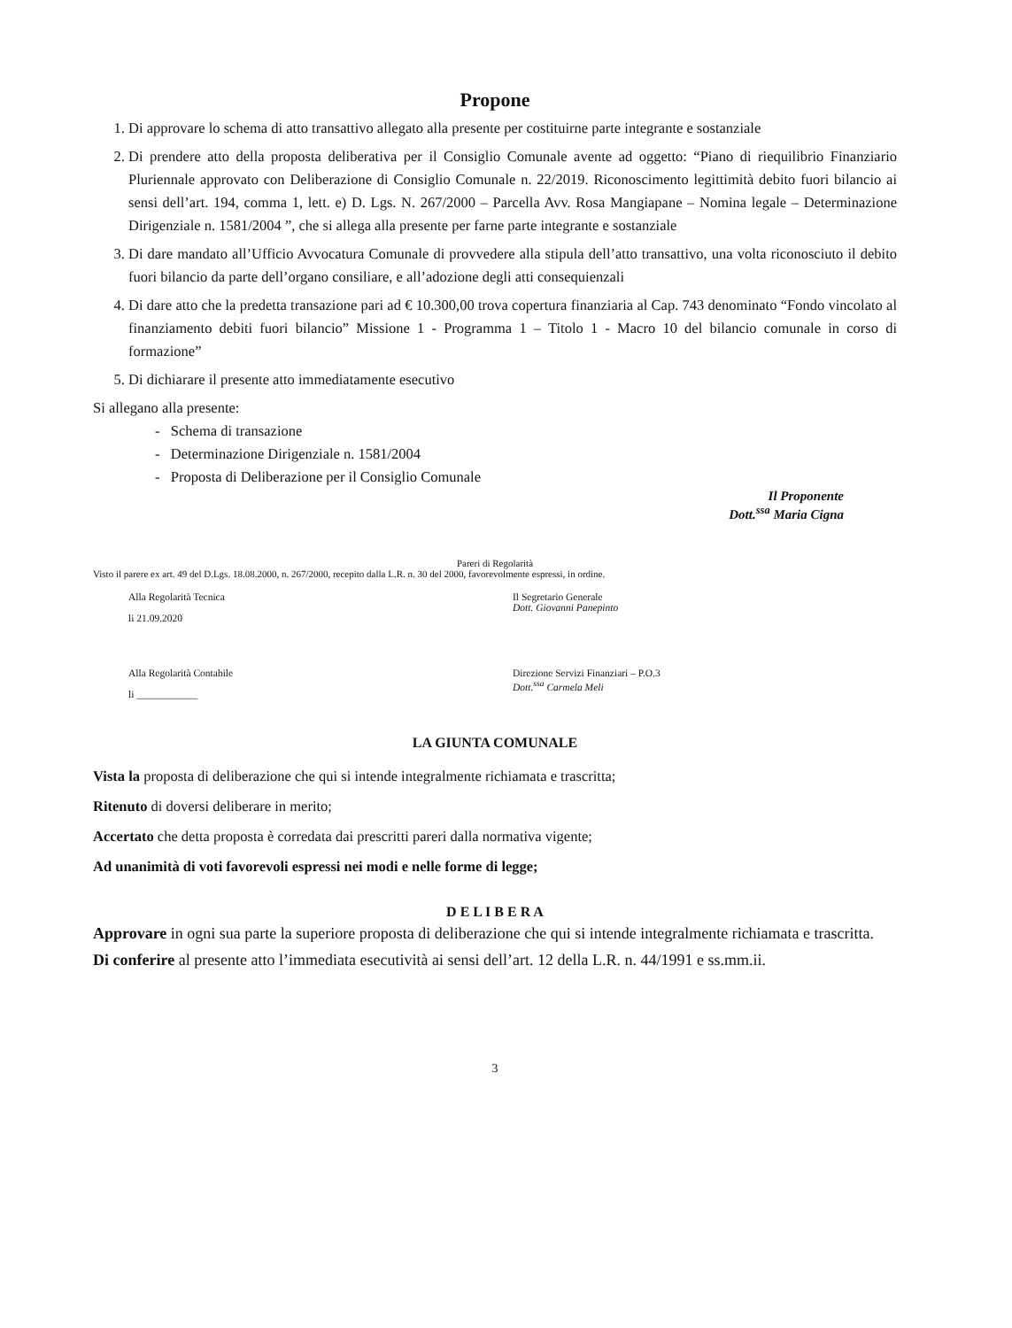Propone
1. Di approvare lo schema di atto transattivo allegato alla presente per costituirne parte integrante e sostanziale
2. Di prendere atto della proposta deliberativa per il Consiglio Comunale avente ad oggetto: “Piano di riequilibrio Finanziario Pluriennale approvato con Deliberazione di Consiglio Comunale n. 22/2019. Riconoscimento legittimità debito fuori bilancio ai sensi dell’art. 194, comma 1, lett. e) D. Lgs. N. 267/2000 – Parcella Avv. Rosa Mangiapane – Nomina legale – Determinazione Dirigenziale n. 1581/2004 ”, che si allega alla presente per farne parte integrante e sostanziale
3. Di dare mandato all’Ufficio Avvocatura Comunale di provvedere alla stipula dell’atto transattivo, una volta riconosciuto il debito fuori bilancio da parte dell’organo consiliare, e all’adozione degli atti consequienzali
4. Di dare atto che la predetta transazione pari ad € 10.300,00 trova copertura finanziaria al Cap. 743 denominato “Fondo vincolato al finanziamento debiti fuori bilancio” Missione 1 - Programma 1 – Titolo 1 - Macro 10 del bilancio comunale in corso di formazione”
5. Di dichiarare il presente atto immediatamente esecutivo
Si allegano alla presente:
- Schema di transazione
- Determinazione Dirigenziale n. 1581/2004
- Proposta di Deliberazione per il Consiglio Comunale
Il Proponente
Dott.<sup>ssa</sup> Maria Cigna
Pareri di Regolarità
Visto il parere ex art. 49 del D.Lgs. 18.08.2000, n. 267/2000, recepito dalla L.R. n. 30 del 2000, favorevolmente espressi, in ordine.
Alla Regolarità Tecnica
li 21.09.2020
Il Segretario Generale
Dott. Giovanni Panepinto
Alla Regolarità Contabile
li ____________
Direzione Servizi Finanziari – P.O.3
Dott.<sup>ssa</sup> Carmela Meli
LA GIUNTA COMUNALE
Vista la proposta di deliberazione che qui si intende integralmente richiamata e trascritta;
Ritenuto di doversi deliberare in merito;
Accertato che detta proposta è corredata dai prescritti pareri dalla normativa vigente;
Ad unanimità di voti favorevoli espressi nei modi e nelle forme di legge;
D E L I B E R A
Approvare in ogni sua parte la superiore proposta di deliberazione che qui si intende integralmente richiamata e trascritta.
Di conferire al presente atto l’immediata esecutività ai sensi dell’art. 12 della L.R. n. 44/1991 e ss.mm.ii.
3